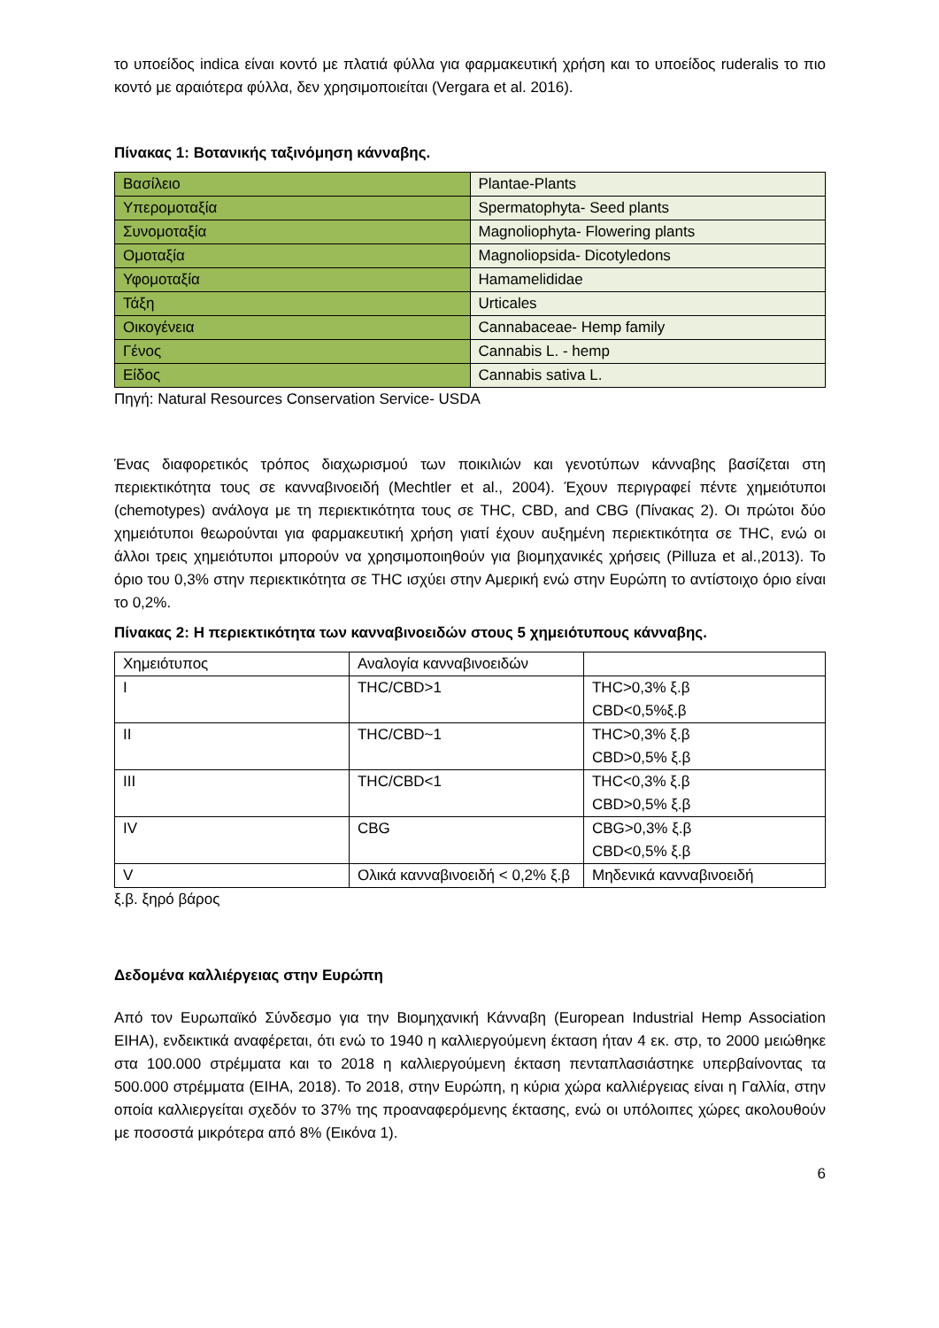το υποείδος indica είναι κοντό με πλατιά φύλλα για φαρμακευτική χρήση και το υποείδος ruderalis το πιο κοντό με αραιότερα φύλλα, δεν χρησιμοποιείται (Vergara et al. 2016).
Πίνακας 1: Βοτανικής ταξινόμηση κάνναβης.
| Βασίλειο | Plantae-Plants |
| Υπερομοταξία | Spermatophyta- Seed plants |
| Συνομοταξία | Magnoliophyta- Flowering plants |
| Ομοταξία | Magnoliopsida- Dicotyledons |
| Υφομοταξία | Hamamelididae |
| Τάξη | Urticales |
| Οικογένεια | Cannabaceae- Hemp family |
| Γένος | Cannabis L. - hemp |
| Είδος | Cannabis sativa L. |
Πηγή: Natural Resources Conservation Service- USDA
Ένας διαφορετικός τρόπος διαχωρισμού των ποικιλιών και γενοτύπων κάνναβης βασίζεται στη περιεκτικότητα τους σε κανναβινοειδή (Mechtler et al., 2004). Έχουν περιγραφεί πέντε χημειότυποι (chemotypes) ανάλογα με τη περιεκτικότητα τους σε THC, CBD, and CBG (Πίνακας 2). Οι πρώτοι δύο χημειότυποι θεωρούνται για φαρμακευτική χρήση γιατί έχουν αυξημένη περιεκτικότητα σε THC, ενώ οι άλλοι τρεις χημειότυποι μπορούν να χρησιμοποιηθούν για βιομηχανικές χρήσεις (Pilluza et al.,2013). Το όριο του 0,3% στην περιεκτικότητα σε THC ισχύει στην Αμερική ενώ στην Ευρώπη το αντίστοιχο όριο είναι το 0,2%.
Πίνακας 2: Η περιεκτικότητα των κανναβινοειδών στους 5 χημειότυπους κάνναβης.
| Χημειότυπος | Αναλογία κανναβινοειδών | |
| I | THC/CBD>1 | THC>0,3% ξ.β CBD<0,5%ξ.β |
| II | THC/CBD~1 | THC>0,3% ξ.β CBD>0,5% ξ.β |
| III | THC/CBD<1 | THC<0,3% ξ.β CBD>0,5% ξ.β |
| IV | CBG | CBG>0,3% ξ.β CBD<0,5% ξ.β |
| V | Ολικά κανναβινοειδή < 0,2% ξ.β | Μηδενικά κανναβινοειδή |
ξ.β. ξηρό βάρος
Δεδομένα καλλιέργειας στην Ευρώπη
Από τον Ευρωπαϊκό Σύνδεσμο για την Βιομηχανική Κάνναβη (European Industrial Hemp Association EIHA), ενδεικτικά αναφέρεται, ότι ενώ το 1940 η καλλιεργούμενη έκταση ήταν 4 εκ. στρ, το 2000 μειώθηκε στα 100.000 στρέμματα και το 2018 η καλλιεργούμενη έκταση πενταπλασιάστηκε υπερβαίνοντας τα 500.000 στρέμματα (EIHA, 2018). Το 2018, στην Ευρώπη, η κύρια χώρα καλλιέργειας είναι η Γαλλία, στην οποία καλλιεργείται σχεδόν το 37% της προαναφερόμενης έκτασης, ενώ οι υπόλοιπες χώρες ακολουθούν με ποσοστά μικρότερα από 8% (Εικόνα 1).
6